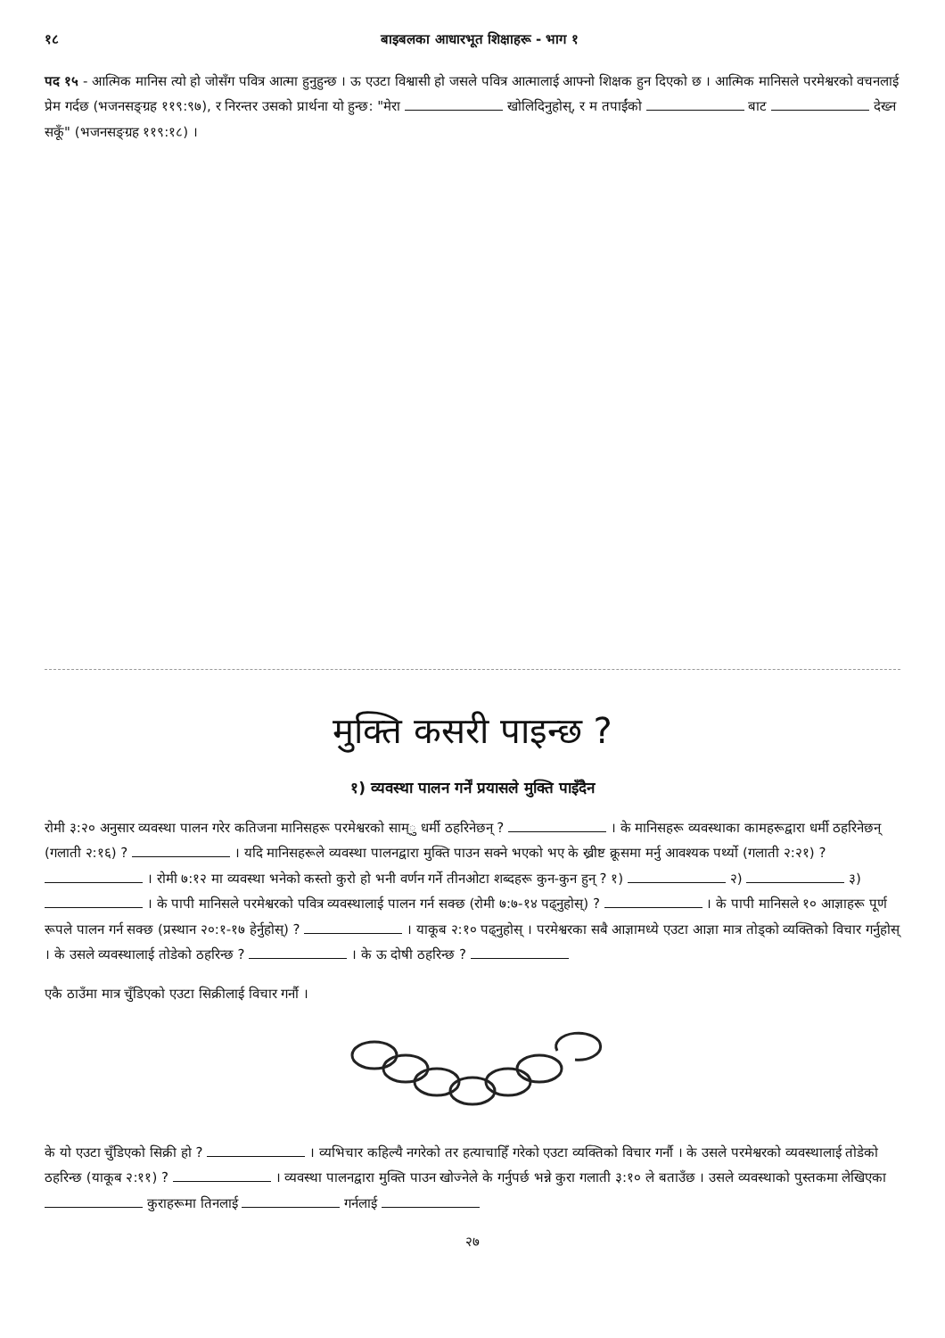१८ बाइबलका आधारभूत शिक्षाहरू - भाग १
पद १५ - आत्मिक मानिस त्यो हो जोसँग पवित्र आत्मा हुनुहुन्छ । ऊ एउटा विश्वासी हो जसले पवित्र आत्मालाई आफ्नो शिक्षक हुन दिएको छ । आत्मिक मानिसले परमेश्वरको वचनलाई प्रेम गर्दछ (भजनसङ्ग्रह ११९:९७), र निरन्तर उसको प्रार्थना यो हुन्छ: "मेरा खोलिदिनुहोस्, र म तपाईंको बाट देख्न सकूँ" (भजनसङ्ग्रह ११९:१८) ।
मुक्ति कसरी पाइन्छ ?
१) व्यवस्था पालन गर्नें प्रयासले मुक्ति पाइँदैन
रोमी ३:२० अनुसार व्यवस्था पालन गरेर कतिजना मानिसहरू परमेश्वरको साम्ु धर्मी ठहरिनेछन् ? । के मानिसहरू व्यवस्थाका कामहरूद्वारा धर्मी ठहरिनेछन् (गलाती २:१६) ? । यदि मानिसहरूले व्यवस्था पालनद्वारा मुक्ति पाउन सक्ने भएको भए के ख्रीष्ट क्रूसमा मर्नु आवश्यक पर्थ्यो (गलाती २:२१) ? । रोमी ७:१२ मा व्यवस्था भनेको कस्तो कुरो हो भनी वर्णन गर्ने तीनओटा शब्दहरू कुन-कुन हुन् ? १) २) ३) । के पापी मानिसले परमेश्वरको पवित्र व्यवस्थालाई पालन गर्न सक्छ (रोमी ७:७-१४ पढ्नुहोस्) ? । के पापी मानिसले १० आज्ञाहरू पूर्ण रूपले पालन गर्न सक्छ (प्रस्थान २०:१-१७ हेर्नुहोस्) ? । याकूब २:१० पढ्नुहोस् । परमेश्वरका सबै आज्ञामध्ये एउटा आज्ञा मात्र तोड्को व्यक्तिको विचार गर्नुहोस् । के उसले व्यवस्थालाई तोडेको ठहरिन्छ ? । के ऊ दोषी ठहरिन्छ ?
एकै ठाउँमा मात्र चुँडिएको एउटा सिक्रीलाई विचार गर्नौ ।
के यो एउटा चुँडिएको सिक्री हो ? । व्यभिचार कहिल्यै नगरेको तर हत्याचाहिँ गरेको एउटा व्यक्तिको विचार गर्नौ । के उसले परमेश्वरको व्यवस्थालाई तोडेको ठहरिन्छ (याकूब २:११) ? । व्यवस्था पालनद्वारा मुक्ति पाउन खोज्नेले के गर्नुपर्छ भन्ने कुरा गलाती ३:१० ले बताउँछ । उसले व्यवस्थाको पुस्तकमा लेखिएका कुराहरूमा तिनलाई गर्नलाई
२७